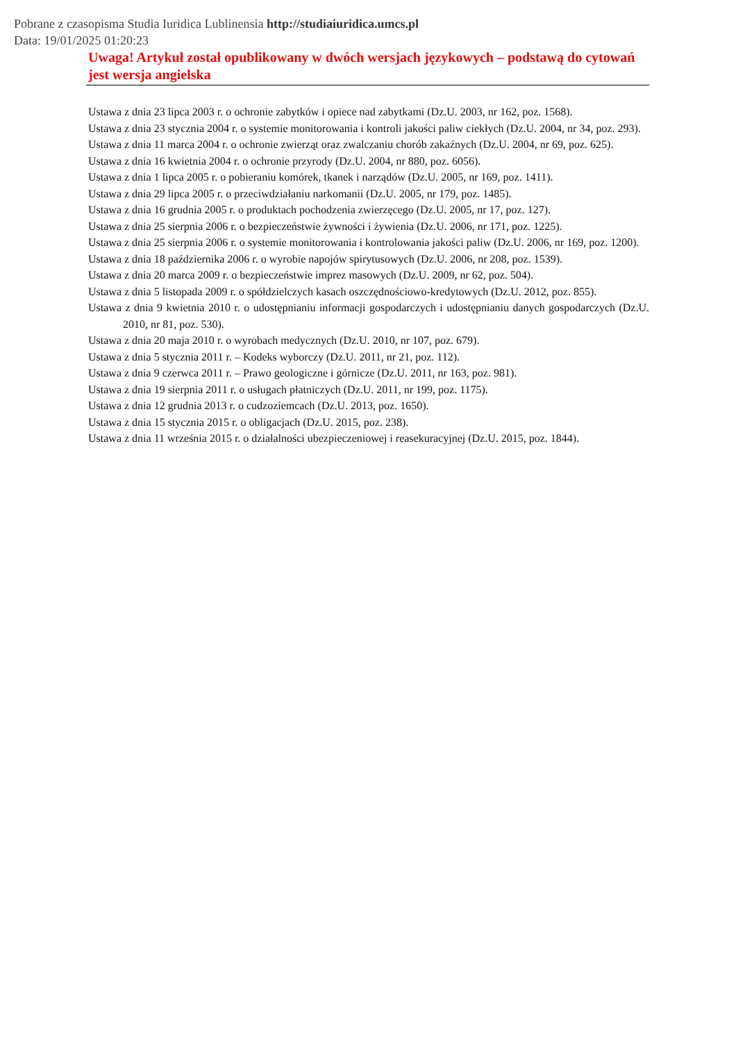Pobrane z czasopisma Studia Iuridica Lublinensia http://studiaiuridica.umcs.pl
Data: 19/01/2025 01:20:23
Uwaga! Artykuł został opublikowany w dwóch wersjach językowych – podstawą do cytowań jest wersja angielska
Ustawa z dnia 23 lipca 2003 r. o ochronie zabytków i opiece nad zabytkami (Dz.U. 2003, nr 162, poz. 1568).
Ustawa z dnia 23 stycznia 2004 r. o systemie monitorowania i kontroli jakości paliw ciekłych (Dz.U. 2004, nr 34, poz. 293).
Ustawa z dnia 11 marca 2004 r. o ochronie zwierząt oraz zwalczaniu chorób zakaźnych (Dz.U. 2004, nr 69, poz. 625).
Ustawa z dnia 16 kwietnia 2004 r. o ochronie przyrody (Dz.U. 2004, nr 880, poz. 6056).
Ustawa z dnia 1 lipca 2005 r. o pobieraniu komórek, tkanek i narządów (Dz.U. 2005, nr 169, poz. 1411).
Ustawa z dnia 29 lipca 2005 r. o przeciwdziałaniu narkomanii (Dz.U. 2005, nr 179, poz. 1485).
Ustawa z dnia 16 grudnia 2005 r. o produktach pochodzenia zwierzęcego (Dz.U. 2005, nr 17, poz. 127).
Ustawa z dnia 25 sierpnia 2006 r. o bezpieczeństwie żywności i żywienia (Dz.U. 2006, nr 171, poz. 1225).
Ustawa z dnia 25 sierpnia 2006 r. o systemie monitorowania i kontrolowania jakości paliw (Dz.U. 2006, nr 169, poz. 1200).
Ustawa z dnia 18 października 2006 r. o wyrobie napojów spirytusowych (Dz.U. 2006, nr 208, poz. 1539).
Ustawa z dnia 20 marca 2009 r. o bezpieczeństwie imprez masowych (Dz.U. 2009, nr 62, poz. 504).
Ustawa z dnia 5 listopada 2009 r. o spółdzielczych kasach oszczędnościowo-kredytowych (Dz.U. 2012, poz. 855).
Ustawa z dnia 9 kwietnia 2010 r. o udostępnianiu informacji gospodarczych i udostępnianiu danych gospodarczych (Dz.U. 2010, nr 81, poz. 530).
Ustawa z dnia 20 maja 2010 r. o wyrobach medycznych (Dz.U. 2010, nr 107, poz. 679).
Ustawa z dnia 5 stycznia 2011 r. – Kodeks wyborczy (Dz.U. 2011, nr 21, poz. 112).
Ustawa z dnia 9 czerwca 2011 r. – Prawo geologiczne i górnicze (Dz.U. 2011, nr 163, poz. 981).
Ustawa z dnia 19 sierpnia 2011 r. o usługach płatniczych (Dz.U. 2011, nr 199, poz. 1175).
Ustawa z dnia 12 grudnia 2013 r. o cudzoziemcach (Dz.U. 2013, poz. 1650).
Ustawa z dnia 15 stycznia 2015 r. o obligacjach (Dz.U. 2015, poz. 238).
Ustawa z dnia 11 września 2015 r. o działalności ubezpieczeniowej i reasekuracyjnej (Dz.U. 2015, poz. 1844).